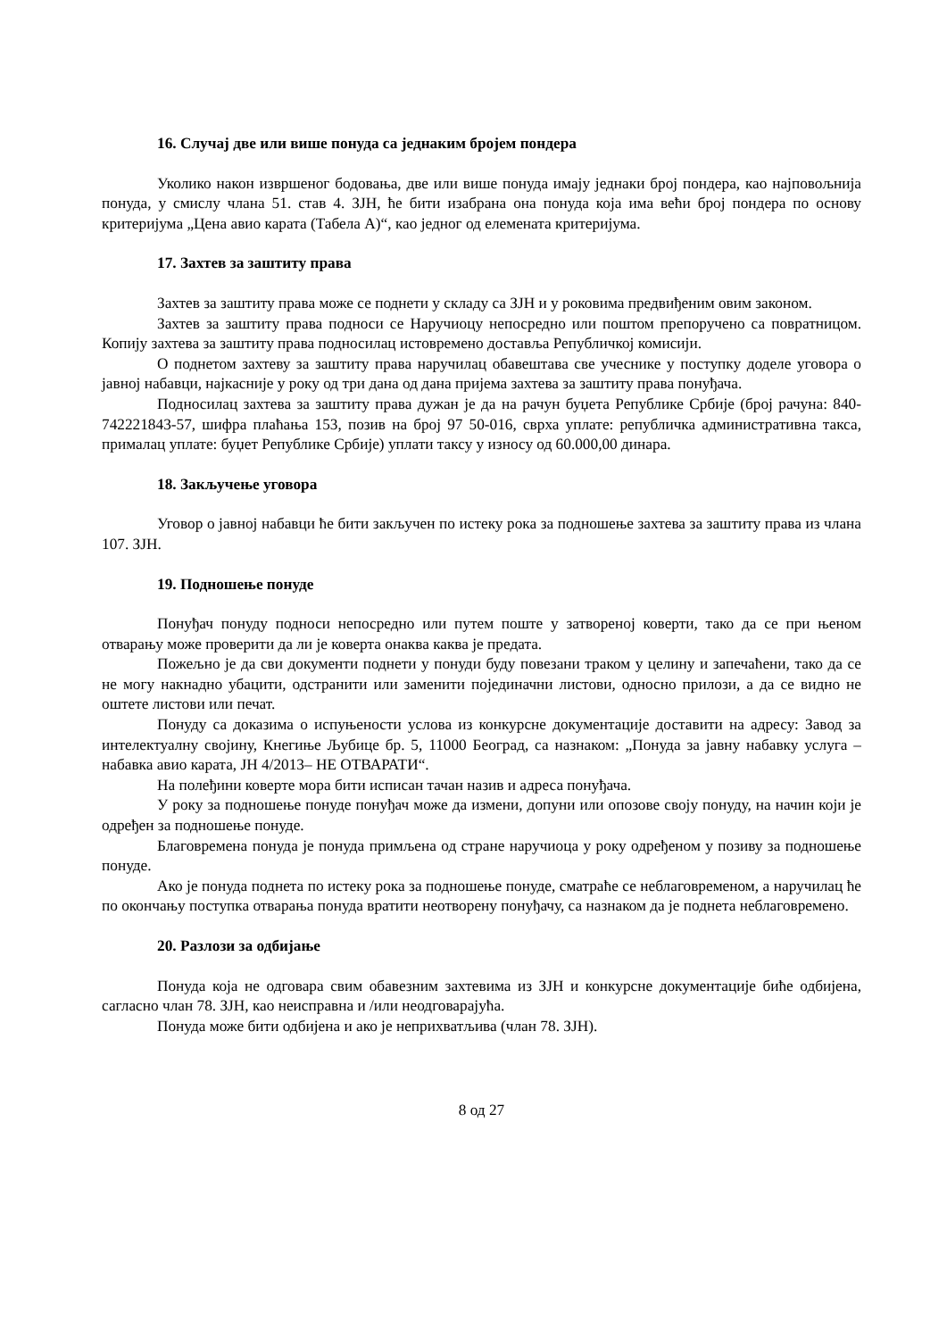16. Случај две или више понуда са једнаким бројем пондера
Уколико након извршеног бодовања, две или више понуда имају једнаки број пондера, као најповољнија понуда, у смислу члана 51. став 4. ЗЈН, ће бити изабрана она понуда која има већи број пондера по основу критеријума „Цена авио карата (Табела А)“, као једног од елемената критеријума.
17. Захтев за заштиту права
Захтев за заштиту права може се поднети у складу са ЗЈН и у роковима предвиђеним овим законом.
Захтев за заштиту права подноси се Наручиоцу непосредно или поштом препоручено са повратницом. Копију захтева за заштиту права подносилац истовремено доставља Републичкој комисији.
О поднетом захтеву за заштиту права наручилац обавештава све учеснике у поступку доделе уговора о јавној набавци, најкасније у року од три дана од дана пријема захтева за заштиту права понуђача.
Подносилац захтева за заштиту права дужан је да на рачун буџета Републике Србије (број рачуна: 840-742221843-57, шифра плаћања 153, позив на број 97 50-016, сврха уплате: републичка административна такса, прималац уплате: буџет Републике Србије) уплати таксу у износу од 60.000,00 динара.
18. Закључење уговора
Уговор о јавној набавци ће бити закључен по истеку рока за подношење захтева за заштиту права из члана 107. ЗЈН.
19. Подношење понуде
Понуђач понуду подноси непосредно или путем поште у затвореној коверти, тако да се при њеном отварању може проверити да ли је коверта онаква каква је предата.
Пожељно је да сви документи поднети у понуди буду повезани траком у целину и запечаћени, тако да се не могу накнадно убацити, одстранити или заменити појединачни листови, односно прилози, а да се видно не оштете листови или печат.
Понуду са доказима о испуњености услова из конкурсне документације доставити на адресу: Завод за интелектуалну својину, Кнегиње Љубице бр. 5, 11000 Београд, са назнаком: „Понуда за јавну набавку услуга – набавка авио карата, ЈН 4/2013– НЕ ОТВАРАТИ“.
На полеђини коверте мора бити исписан тачан назив и адреса понуђача.
У року за подношење понуде понуђач може да измени, допуни или опозове своју понуду, на начин који је одређен за подношење понуде.
Благовремена понуда је понуда примљена од стране наручиоца у року одређеном у позиву за подношење понуде.
Ако је понуда поднета по истеку рока за подношење понуде, сматраће се неблаговременом, а наручилац ће по окончању поступка отварања понуда вратити неотворену понуђачу, са назнаком да је поднета неблаговремено.
20. Разлози за одбијање
Понуда која не одговара свим обавезним захтевима из ЗЈН и конкурсне документације биће одбијена, сагласно члан 78. ЗЈН, као неисправна и /или неодговарајућа.
Понуда може бити одбијена и ако је неприхватљива (члан 78. ЗЈН).
8 од 27